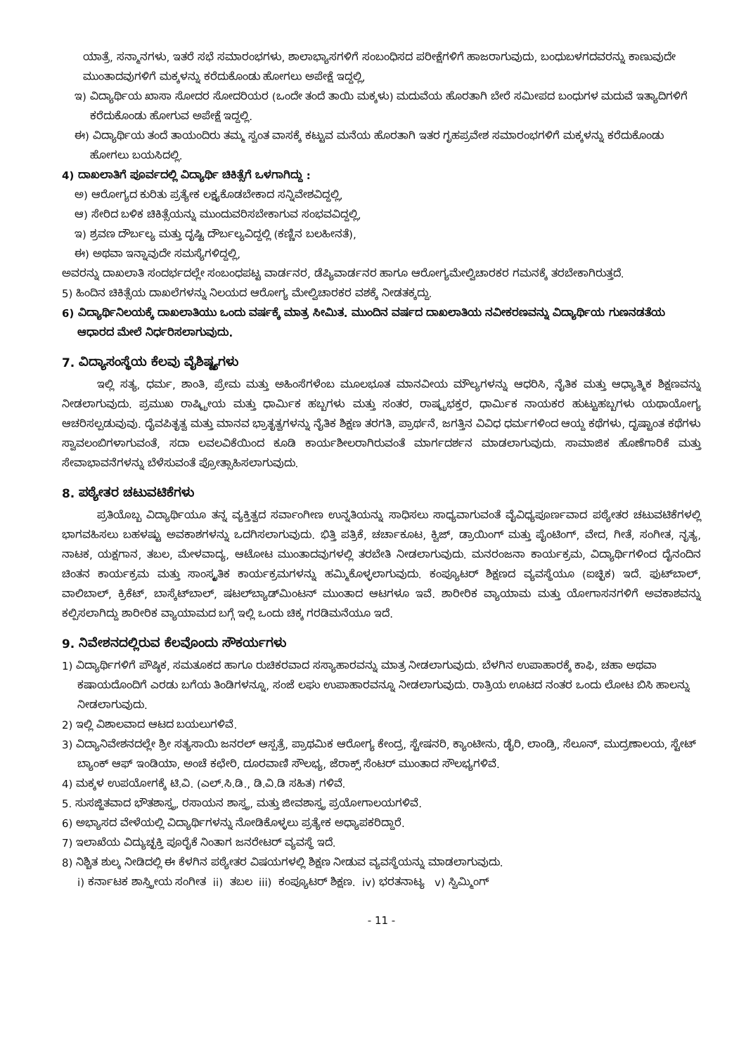ಯಾತ್ರೆ, ಸನ್ಮಾನಗಳು, ಇತರೆ ಸಭೆ ಸಮಾರಂಭಗಳು, ಶಾಲಾಭ್ಯಾಸಗಳಿಗೆ ಸಂಬಂಧಿಸದ ಪರೀಕ್ಷೆಗಳಿಗೆ ಹಾಜರಾಗುವುದು, ಬಂಧುಬಳಗದವರನ್ನು ಕಾಣುವುದೇ ಮುಂತಾದವುಗಳಿಗೆ ಮಕ್ಕಳನ್ನು ಕರೆದುಕೊಂಡು ಹೋಗಲು ಅಪೇಕ್ಷೆ ಇದ್ದಲ್ಲಿ,
ಇ) ವಿದ್ಯಾರ್ಥಿಯ ಖಾಸಾ ಸೋದರ ಸೋದರಿಯರ (ಒಂದೇ ತಂದೆ ತಾಯಿ ಮಕ್ಕಳು) ಮದುವೆಯ ಹೊರತಾಗಿ ಬೇರೆ ಸಮೀಪದ ಬಂಧುಗಳ ಮದುವೆ ಇತ್ಯಾದಿಗಳಿಗೆ ಕರೆದುಕೊಂಡು ಹೋಗುವ ಅಪೇಕ್ಷೆ ಇದ್ದಲ್ಲಿ.
ಈ) ವಿದ್ಯಾರ್ಥಿಯ ತಂದೆ ತಾಯಂದಿರು ತಮ್ಮ ಸ್ವಂತ ವಾಸಕ್ಕೆ ಕಟ್ಟುವ ಮನೆಯ ಹೊರತಾಗಿ ಇತರ ಗೃಹಪ್ರವೇಶ ಸಮಾರಂಭಗಳಿಗೆ ಮಕ್ಕಳನ್ನು ಕರೆದುಕೊಂಡು ಹೋಗಲು ಬಯಸಿದಲ್ಲಿ.
4) ದಾಖಲಾತಿಗೆ ಪೂರ್ವದಲ್ಲಿ ವಿದ್ಯಾರ್ಥಿ ಚಿಕಿತ್ಸೆಗೆ ಒಳಗಾಗಿದ್ದು :
ಅ) ಆರೋಗ್ಯದ ಕುರಿತು ಪ್ರತ್ಯೇಕ ಲಕ್ಷ್ಯಕೊಡಬೇಕಾದ ಸನ್ನಿವೇಶವಿದ್ದಲ್ಲಿ,
ಆ) ಸೇರಿದ ಬಳಿಕ ಚಿಕಿತ್ಸೆಯನ್ನು ಮುಂದುವರಿಸಬೇಕಾಗುವ ಸಂಭವವಿದ್ದಲ್ಲಿ,
ಇ) ಶ್ರವಣ ದೌರ್ಬಲ್ಯ ಮತ್ತು ದೃಷ್ಟಿ ದೌರ್ಬಲ್ಯವಿದ್ದಲ್ಲಿ (ಕಣ್ಣಿನ ಬಲಹೀನತೆ),
ಈ) ಅಥವಾ ಇನ್ನಾವುದೇ ಸಮಸ್ಯೆಗಳಿದ್ದಲ್ಲಿ,
ಅವರನ್ನು ದಾಖಲಾತಿ ಸಂದರ್ಭದಲ್ಲೇ ಸಂಬಂಧಪಟ್ಟ ವಾರ್ಡನರ, ಡೆಪ್ಯಿವಾರ್ಡನರ ಹಾಗೂ ಆರೋಗ್ಯಮೇಲ್ವಿಚಾರಕರ ಗಮನಕ್ಕೆ ತರಬೇಕಾಗಿರುತ್ತದೆ.
5) ಹಿಂದಿನ ಚಿಕಿತ್ಸೆಯ ದಾಖಲೆಗಳನ್ನು ನಿಲಯದ ಆರೋಗ್ಯ ಮೇಲ್ವಿಚಾರಕರ ವಶಕ್ಕೆ ನೀಡತಕ್ಕದ್ದು.
6) ವಿದ್ಯಾರ್ಥಿನಿಲಯಕ್ಕೆ ದಾಖಲಾತಿಯು ಒಂದು ವರ್ಷಕ್ಕೆ ಮಾತ್ರ ಸೀಮಿತ. ಮುಂದಿನ ವರ್ಷದ ದಾಖಲಾತಿಯ ನವೀಕರಣವನ್ನು ವಿದ್ಯಾರ್ಥಿಯ ಗುಣನಡತೆಯ ಆಧಾರದ ಮೇಲೆ ನಿರ್ಧರಿಸಲಾಗುವುದು.
7. ವಿದ್ಯಾಸಂಸ್ಥೆಯ ಕೆಲವು ವೈಶಿಷ್ಟ್ಯಗಳು
ಇಲ್ಲಿ ಸತ್ಯ, ಧರ್ಮ, ಶಾಂತಿ, ಪ್ರೇಮ ಮತ್ತು ಅಹಿಂಸೆಗಳೆಂಬ ಮೂಲಭೂತ ಮಾನವೀಯ ಮೌಲ್ಯಗಳನ್ನು ಆಧರಿಸಿ, ನೈತಿಕ ಮತ್ತು ಆಧ್ಯಾತ್ಮಿಕ ಶಿಕ್ಷಣವನ್ನು ನೀಡಲಾಗುವುದು. ಪ್ರಮುಖ ರಾಷ್ಟ್ರೀಯ ಮತ್ತು ಧಾರ್ಮಿಕ ಹಬ್ಬಗಳು ಮತ್ತು ಸಂತರ, ರಾಷ್ಟ್ರಭಕ್ತರ, ಧಾರ್ಮಿಕ ನಾಯಕರ ಹುಟ್ಟುಹಬ್ಬಗಳು ಯಥಾಯೋಗ್ಯ ಆಚರಿಸಲ್ಪಡುವುವು. ದೈವಪಿತೃತ್ವ ಮತ್ತು ಮಾನವ ಭ್ರಾತೃತ್ವಗಳನ್ನು ನೈತಿಕ ಶಿಕ್ಷಣ ತರಗತಿ, ಪ್ರಾರ್ಥನೆ, ಜಗತ್ತಿನ ವಿವಿಧ ಧರ್ಮಗಳಿಂದ ಆಯ್ದ ಕಥೆಗಳು, ದೃಷ್ಟಾಂತ ಕಥೆಗಳು ಸ್ವಾವಲಂಬಿಗಳಾಗುವಂತೆ, ಸದಾ ಲವಲವಿಕೆಯಿಂದ ಕೂಡಿ ಕಾರ್ಯಶೀಲರಾಗಿರುವಂತೆ ಮಾರ್ಗದರ್ಶನ ಮಾಡಲಾಗುವುದು. ಸಾಮಾಜಿಕ ಹೊಣೆಗಾರಿಕೆ ಮತ್ತು ಸೇವಾಭಾವನೆಗಳನ್ನು ಬೆಳೆಸುವಂತೆ ಪ್ರೋತ್ಸಾಹಿಸಲಾಗುವುದು.
8. ಪಠ್ಯೇತರ ಚಟುವಟಿಕೆಗಳು
ಪ್ರತಿಯೊಬ್ಬ ವಿದ್ಯಾರ್ಥಿಯೂ ತನ್ನ ವ್ಯಕ್ತಿತ್ವದ ಸರ್ವಾಂಗೀಣ ಉನ್ನತಿಯನ್ನು ಸಾಧಿಸಲು ಸಾಧ್ಯವಾಗುವಂತೆ ವೈವಿಧ್ಯಪೂರ್ಣವಾದ ಪಠ್ಯೇತರ ಚಟುವಟಿಕೆಗಳಲ್ಲಿ ಭಾಗವಹಿಸಲು ಬಹಳಷ್ಟು ಅವಕಾಶಗಳನ್ನು ಒದಗಿಸಲಾಗುವುದು. ಭಿತ್ತಿ ಪತ್ರಿಕೆ, ಚರ್ಚಾಕೂಟ, ಕ್ವಿಜ್, ಡ್ರಾಯಿಂಗ್ ಮತ್ತು ಪೈಂಟಿಂಗ್, ವೇದ, ಗೀತೆ, ಸಂಗೀತ, ನೃತ್ಯ, ನಾಟಕ, ಯಕ್ಷಗಾನ, ತಬಲ, ಮೇಳವಾದ್ಯ, ಆಟೋಟ ಮುಂತಾದವುಗಳಲ್ಲಿ ತರಬೇತಿ ನೀಡಲಾಗುವುದು. ಮನರಂಜನಾ ಕಾರ್ಯಕ್ರಮ, ವಿದ್ಯಾರ್ಥಿಗಳಿಂದ ದೈನಂದಿನ ಚಿಂತನ ಕಾರ್ಯಕ್ರಮ ಮತ್ತು ಸಾಂಸ್ಕೃತಿಕ ಕಾರ್ಯಕ್ರಮಗಳನ್ನು ಹಮ್ಮಿಕೊಳ್ಳಲಾಗುವುದು. ಕಂಪ್ಯೂಟರ್ ಶಿಕ್ಷಣದ ವ್ಯವಸ್ಥೆಯೂ (ಐಚ್ಛಿಕ) ಇದೆ. ಫುಟ್‌ಬಾಲ್, ವಾಲಿಬಾಲ್, ಕ್ರಿಕೆಟ್, ಬಾಸ್ಕೆಟ್‌ಬಾಲ್, ಷಟಲ್‌ಬ್ಯಾಡ್‌ಮಿಂಟನ್ ಮುಂತಾದ ಆಟಗಳೂ ಇವೆ. ಶಾರೀರಿಕ ವ್ಯಾಯಾಮ ಮತ್ತು ಯೋಗಾಸನಗಳಿಗೆ ಅವಕಾಶವನ್ನು ಕಲ್ಪಿಸಲಾಗಿದ್ದು ಶಾರೀರಿಕ ವ್ಯಾಯಾಮದ ಬಗ್ಗೆ ಇಲ್ಲಿ ಒಂದು ಚಿಕ್ಕ ಗರಡಿಮನೆಯೂ ಇದೆ.
9. ನಿವೇಶನದಲ್ಲಿರುವ ಕೆಲವೊಂದು ಸೌಕರ್ಯಗಳು
1) ವಿದ್ಯಾರ್ಥಿಗಳಿಗೆ ಪೌಷ್ಠಿಕ, ಸಮತೂಕದ ಹಾಗೂ ರುಚಿಕರವಾದ ಸಸ್ಯಾಹಾರವನ್ನು ಮಾತ್ರ ನೀಡಲಾಗುವುದು. ಬೆಳಗಿನ ಉಪಾಹಾರಕ್ಕೆ ಕಾಫಿ, ಚಹಾ ಅಥವಾ ಕಷಾಯದೊಂದಿಗೆ ಎರಡು ಬಗೆಯ ತಿಂಡಿಗಳನ್ನೂ, ಸಂಜೆ ಲಘು ಉಪಾಹಾರವನ್ನೂ ನೀಡಲಾಗುವುದು. ರಾತ್ರಿಯ ಊಟದ ನಂತರ ಒಂದು ಲೋಟ ಬಿಸಿ ಹಾಲನ್ನು ನೀಡಲಾಗುವುದು.
2) ಇಲ್ಲಿ ವಿಶಾಲವಾದ ಆಟದ ಬಯಲುಗಳಿವೆ.
3) ವಿದ್ಯಾನಿವೇಶನದಲ್ಲೇ ಶ್ರೀ ಸತ್ಯಸಾಯಿ ಜನರಲ್ ಆಸ್ಪತ್ರೆ, ಪ್ರಾಥಮಿಕ ಆರೋಗ್ಯ ಕೇಂದ್ರ, ಸ್ಟೇಷನರಿ, ಕ್ಯಾಂಟೀನು, ಡೈರಿ, ಲಾಂಡ್ರಿ, ಸೆಲೂನ್, ಮುದ್ರಣಾಲಯ, ಸ್ಟೇಟ್ ಬ್ಯಾಂಕ್ ಆಫ್ ಇಂಡಿಯಾ, ಅಂಚೆ ಕಛೇರಿ, ದೂರವಾಣಿ ಸೌಲಭ್ಯ, ಜೆರಾಕ್ಸ್ ಸೆಂಟರ್ ಮುಂತಾದ ಸೌಲಭ್ಯಗಳಿವೆ.
4) ಮಕ್ಕಳ ಉಪಯೋಗಕ್ಕೆ ಟಿ.ವಿ. (ಎಲ್.ಸಿ.ಡಿ., ಡಿ.ವಿ.ಡಿ ಸಹಿತ) ಗಳಿವೆ.
5. ಸುಸಜ್ಜಿತವಾದ ಭೌತಶಾಸ್ತ್ರ, ರಸಾಯನ ಶಾಸ್ತ್ರ, ಮತ್ತು ಜೀವಶಾಸ್ತ್ರ ಪ್ರಯೋಗಾಲಯಗಳಿವೆ.
6) ಅಭ್ಯಾಸದ ವೇಳೆಯಲ್ಲಿ ವಿದ್ಯಾರ್ಥಿಗಳನ್ನು ನೋಡಿಕೊಳ್ಳಲು ಪ್ರತ್ಯೇಕ ಅಧ್ಯಾಪಕರಿದ್ದಾರೆ.
7) ಇಲಾಖೆಯ ವಿದ್ಯುಚ್ಛಕ್ತಿ ಪೂರೈಕೆ ನಿಂತಾಗ ಜನರೇಟರ್ ವ್ಯವಸ್ಥೆ ಇದೆ.
8) ನಿಶ್ಚಿತ ಶುಲ್ಕ ನೀಡಿದಲ್ಲಿ ಈ ಕೆಳಗಿನ ಪಠ್ಯೇತರ ವಿಷಯಗಳಲ್ಲಿ ಶಿಕ್ಷಣ ನೀಡುವ ವ್ಯವಸ್ಥೆಯನ್ನು ಮಾಡಲಾಗುವುದು.
i) ಕರ್ನಾಟಕ ಶಾಸ್ತ್ರೀಯ ಸಂಗೀತ ii) ತಬಲ iii) ಕಂಪ್ಯೂಟರ್ ಶಿಕ್ಷಣ. iv) ಭರತನಾಟ್ಯ v) ಸ್ವಿಮ್ಮಿಂಗ್
- 11 -